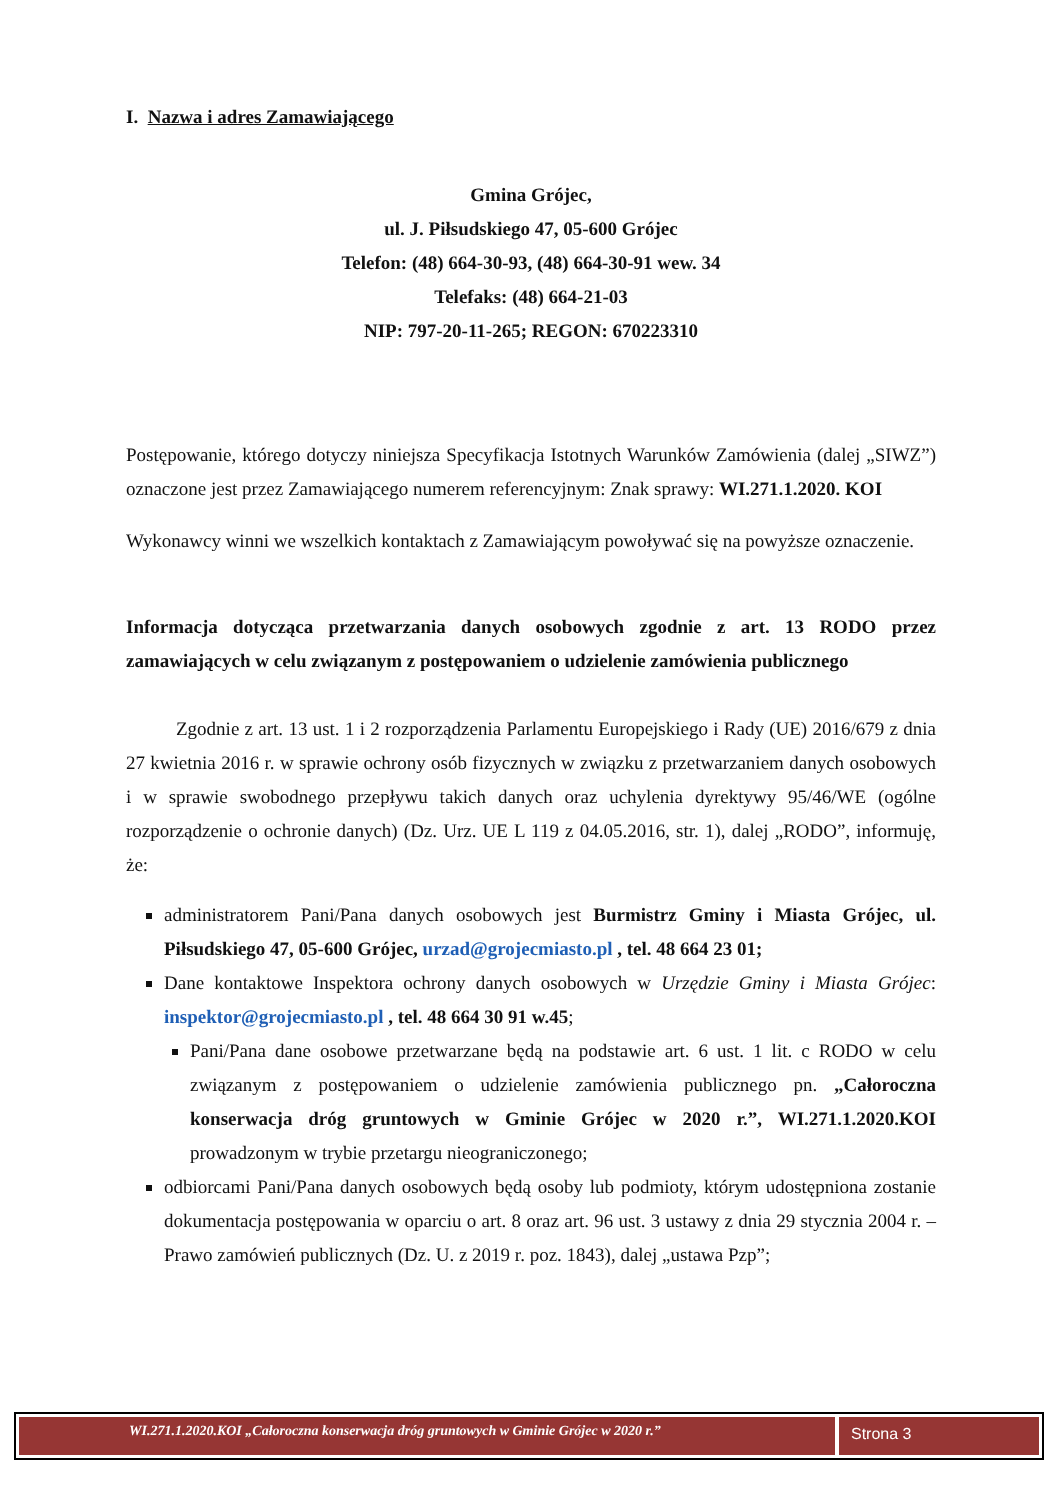I. Nazwa i adres Zamawiającego
Gmina Grójec,
ul. J. Piłsudskiego 47, 05-600 Grójec
Telefon: (48) 664-30-93, (48) 664-30-91 wew. 34
Telefaks: (48) 664-21-03
NIP: 797-20-11-265; REGON: 670223310
Postępowanie, którego dotyczy niniejsza Specyfikacja Istotnych Warunków Zamówienia (dalej „SIWZ”) oznaczone jest przez Zamawiającego numerem referencyjnym: Znak sprawy: WI.271.1.2020. KOI
Wykonawcy winni we wszelkich kontaktach z Zamawiającym powoływać się na powyższe oznaczenie.
Informacja dotycząca przetwarzania danych osobowych zgodnie z art. 13 RODO przez zamawiających w celu związanym z postępowaniem o udzielenie zamówienia publicznego
Zgodnie z art. 13 ust. 1 i 2 rozporządzenia Parlamentu Europejskiego i Rady (UE) 2016/679 z dnia 27 kwietnia 2016 r. w sprawie ochrony osób fizycznych w związku z przetwarzaniem danych osobowych i w sprawie swobodnego przepływu takich danych oraz uchylenia dyrektywy 95/46/WE (ogólne rozporządzenie o ochronie danych) (Dz. Urz. UE L 119 z 04.05.2016, str. 1), dalej „RODO”, informuję, że:
administratorem Pani/Pana danych osobowych jest Burmistrz Gminy i Miasta Grójec, ul. Piłsudskiego 47, 05-600 Grójec, urzad@grojecmiasto.pl , tel. 48 664 23 01;
Dane kontaktowe Inspektora ochrony danych osobowych w Urzędzie Gminy i Miasta Grójec: inspektor@grojecmiasto.pl , tel. 48 664 30 91 w.45;
Pani/Pana dane osobowe przetwarzane będą na podstawie art. 6 ust. 1 lit. c RODO w celu związanym z postępowaniem o udzielenie zamówienia publicznego pn. „Całoroczna konserwacja dróg gruntowych w Gminie Grójec w 2020 r.”, WI.271.1.2020.KOI prowadzonym w trybie przetargu nieograniczonego;
odbiorcami Pani/Pana danych osobowych będą osoby lub podmioty, którym udostępniona zostanie dokumentacja postępowania w oparciu o art. 8 oraz art. 96 ust. 3 ustawy z dnia 29 stycznia 2004 r. – Prawo zamówień publicznych (Dz. U. z 2019 r. poz. 1843), dalej „ustawa Pzp”;
WI.271.1.2020.KOI „Całoroczna konserwacja dróg gruntowych w Gminie Grójec w 2020 r.”
Strona 3